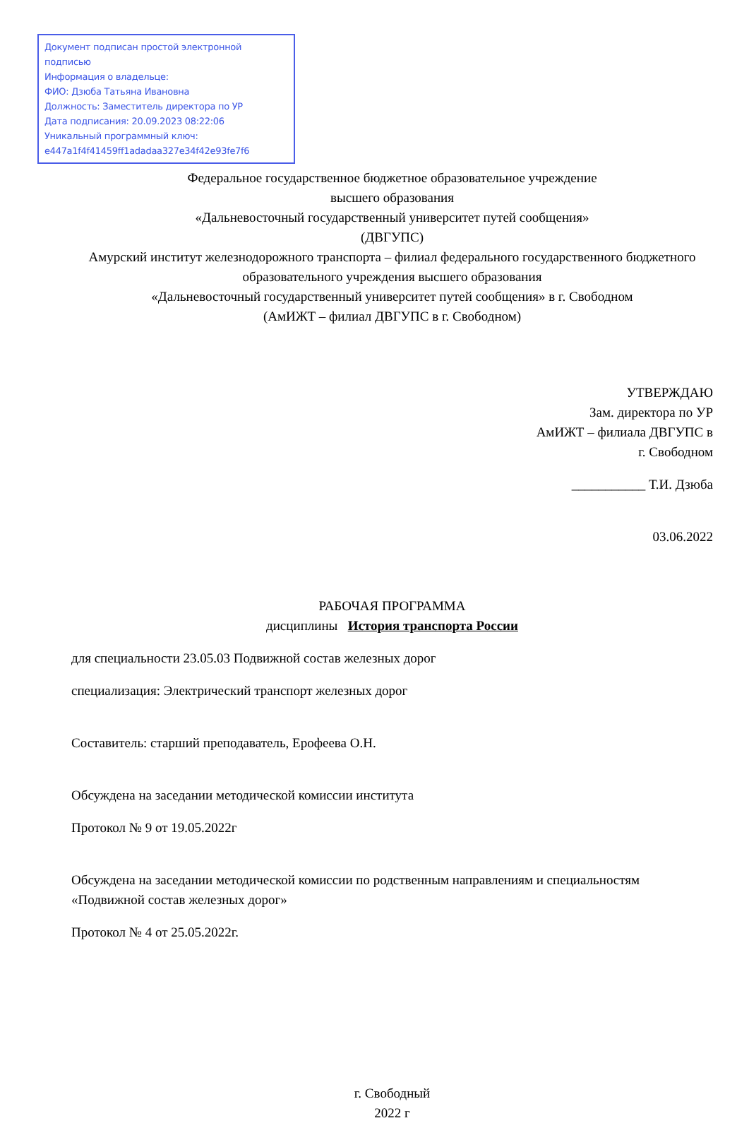Документ подписан простой электронной подписью
Информация о владельце:
ФИО: Дзюба Татьяна Ивановна
Должность: Заместитель директора по УР
Дата подписания: 20.09.2023 08:22:06
Уникальный программный ключ:
e447a1f4f41459ff1adadaa327e34f42e93fe7f6
Федеральное государственное бюджетное образовательное учреждение
высшего образования
«Дальневосточный государственный университет путей сообщения»
(ДВГУПС)
Амурский институт железнодорожного транспорта – филиал федерального государственного бюджетного образовательного учреждения высшего образования
«Дальневосточный государственный университет путей сообщения» в г. Свободном
(АмИЖТ – филиал ДВГУПС в г. Свободном)
УТВЕРЖДАЮ
Зам. директора по УР
АмИЖТ – филиала ДВГУПС в
г. Свободном
___________ Т.И. Дзюба
03.06.2022
РАБОЧАЯ ПРОГРАММА
дисциплины История транспорта России
для специальности 23.05.03 Подвижной состав железных дорог
специализация: Электрический транспорт железных дорог
Составитель: старший преподаватель, Ерофеева О.Н.
Обсуждена на заседании методической комиссии института
Протокол № 9 от 19.05.2022г
Обсуждена на заседании методической комиссии по родственным направлениям и специальностям «Подвижной состав железных дорог»
Протокол № 4 от 25.05.2022г.
г. Свободный
2022 г